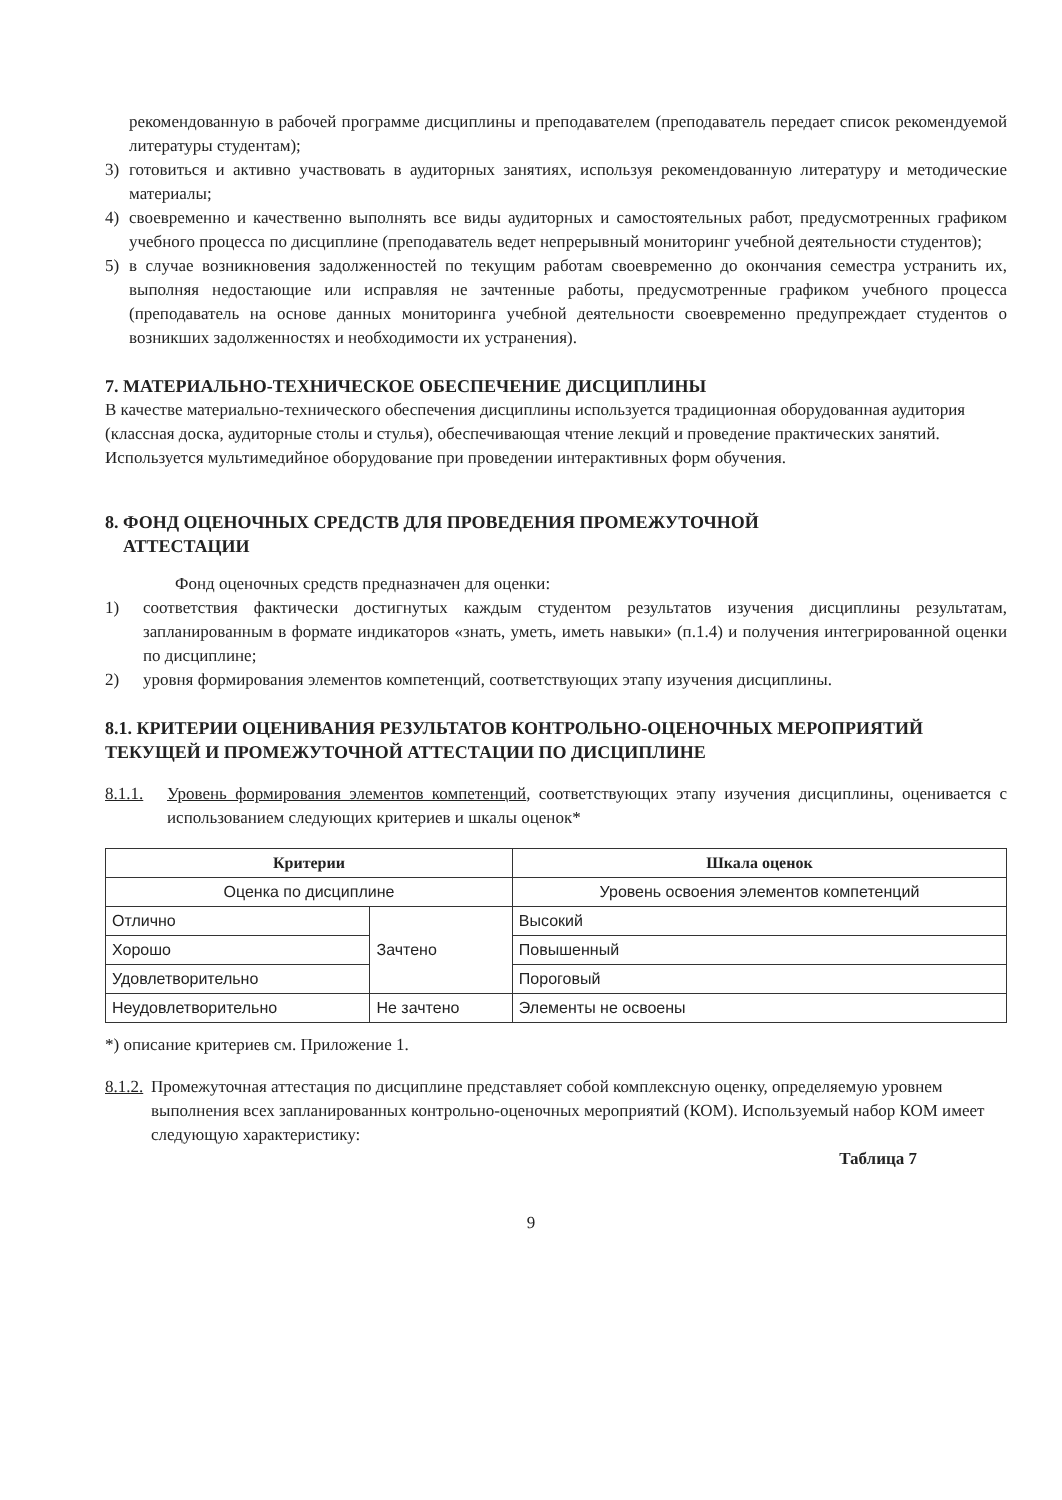рекомендованную в рабочей программе дисциплины и преподавателем (преподаватель передает список рекомендуемой литературы студентам);
3) готовиться и активно участвовать в аудиторных занятиях, используя рекомендованную литературу и методические материалы;
4) своевременно и качественно выполнять все виды аудиторных и самостоятельных работ, предусмотренных графиком учебного процесса по дисциплине (преподаватель ведет непрерывный мониторинг учебной деятельности студентов);
5) в случае возникновения задолженностей по текущим работам своевременно до окончания семестра устранить их, выполняя недостающие или исправляя не зачтенные работы, предусмотренные графиком учебного процесса (преподаватель на основе данных мониторинга учебной деятельности своевременно предупреждает студентов о возникших задолженностях и необходимости их устранения).
7. МАТЕРИАЛЬНО-ТЕХНИЧЕСКОЕ ОБЕСПЕЧЕНИЕ ДИСЦИПЛИНЫ
В качестве материально-технического обеспечения дисциплины используется традиционная оборудованная аудитория (классная доска, аудиторные столы и стулья), обеспечивающая чтение лекций и проведение практических занятий. Используется мультимедийное оборудование при проведении интерактивных форм обучения.
8. ФОНД ОЦЕНОЧНЫХ СРЕДСТВ ДЛЯ ПРОВЕДЕНИЯ ПРОМЕЖУТОЧНОЙ
АТТЕСТАЦИИ
Фонд оценочных средств предназначен для оценки:
1) соответствия фактически достигнутых каждым студентом результатов изучения дисциплины результатам, запланированным в формате индикаторов «знать, уметь, иметь навыки» (п.1.4) и получения интегрированной оценки по дисциплине;
2) уровня формирования элементов компетенций, соответствующих этапу изучения дисциплины.
8.1. КРИТЕРИИ ОЦЕНИВАНИЯ РЕЗУЛЬТАТОВ КОНТРОЛЬНО-ОЦЕНОЧНЫХ МЕРОПРИЯТИЙ ТЕКУЩЕЙ И ПРОМЕЖУТОЧНОЙ АТТЕСТАЦИИ ПО ДИСЦИПЛИНЕ
8.1.1. Уровень формирования элементов компетенций, соответствующих этапу изучения дисциплины, оценивается с использованием следующих критериев и шкалы оценок*
| Критерии | | Шкала оценок |
| --- | --- | --- |
| Оценка по дисциплине | | Уровень освоения элементов компетенций |
| Отлично | Зачтено | Высокий |
| Хорошо | | Повышенный |
| Удовлетворительно | | Пороговый |
| Неудовлетворительно | Не зачтено | Элементы не освоены |
*) описание критериев см. Приложение 1.
8.1.2. Промежуточная аттестация по дисциплине представляет собой комплексную оценку, определяемую уровнем выполнения всех запланированных контрольно-оценочных мероприятий (КОМ). Используемый набор КОМ имеет следующую характеристику:
Таблица 7
9